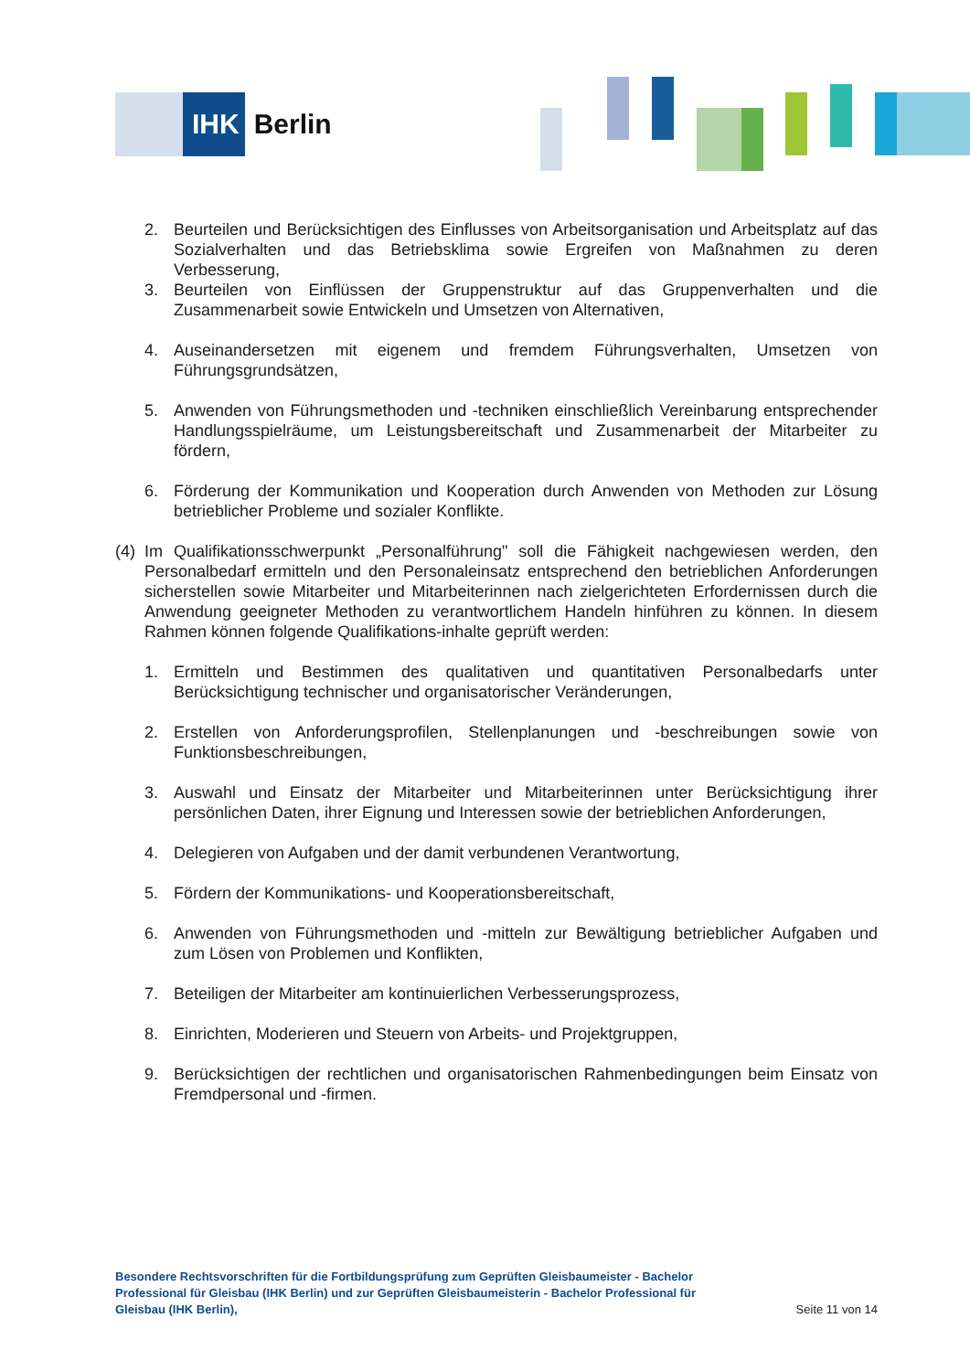IHK
Berlin
2. Beurteilen und Berücksichtigen des Einflusses von Arbeitsorganisation und Arbeitsplatz auf das Sozialverhalten und das Betriebsklima sowie Ergreifen von Maßnahmen zu deren Verbesserung,
3. Beurteilen von Einflüssen der Gruppenstruktur auf das Gruppenverhalten und die Zusammenarbeit sowie Entwickeln und Umsetzen von Alternativen,
4. Auseinandersetzen mit eigenem und fremdem Führungsverhalten, Umsetzen von Führungsgrundsätzen,
5. Anwenden von Führungsmethoden und -techniken einschließlich Vereinbarung entsprechender Handlungsspielräume, um Leistungsbereitschaft und Zusammenarbeit der Mitarbeiter zu fördern,
6. Förderung der Kommunikation und Kooperation durch Anwenden von Methoden zur Lösung betrieblicher Probleme und sozialer Konflikte.
(4)
Im Qualifikationsschwerpunkt „Personalführung" soll die Fähigkeit nachgewiesen werden, den Personalbedarf ermitteln und den Personaleinsatz entsprechend den betrieblichen Anforderungen sicherstellen sowie Mitarbeiter und Mitarbeiterinnen nach zielgerichteten Erfordernissen durch die Anwendung geeigneter Methoden zu verantwortlichem Handeln hinführen zu können. In diesem Rahmen können folgende Qualifikations-inhalte geprüft werden:
1. Ermitteln und Bestimmen des qualitativen und quantitativen Personalbedarfs unter Berücksichtigung technischer und organisatorischer Veränderungen,
2. Erstellen von Anforderungsprofilen, Stellenplanungen und -beschreibungen sowie von Funktionsbeschreibungen,
3. Auswahl und Einsatz der Mitarbeiter und Mitarbeiterinnen unter Berücksichtigung ihrer persönlichen Daten, ihrer Eignung und Interessen sowie der betrieblichen Anforderungen,
4. Delegieren von Aufgaben und der damit verbundenen Verantwortung,
5. Fördern der Kommunikations- und Kooperationsbereitschaft,
6. Anwenden von Führungsmethoden und -mitteln zur Bewältigung betrieblicher Aufgaben und zum Lösen von Problemen und Konflikten,
7. Beteiligen der Mitarbeiter am kontinuierlichen Verbesserungsprozess,
8. Einrichten, Moderieren und Steuern von Arbeits- und Projektgruppen,
9. Berücksichtigen der rechtlichen und organisatorischen Rahmenbedingungen beim Einsatz von Fremdpersonal und -firmen.
Besondere Rechtsvorschriften für die Fortbildungsprüfung zum Geprüften Gleisbaumeister - Bachelor Professional für Gleisbau (IHK Berlin) und zur Geprüften Gleisbaumeisterin - Bachelor Professional für Gleisbau (IHK Berlin),
Seite 11 von 14